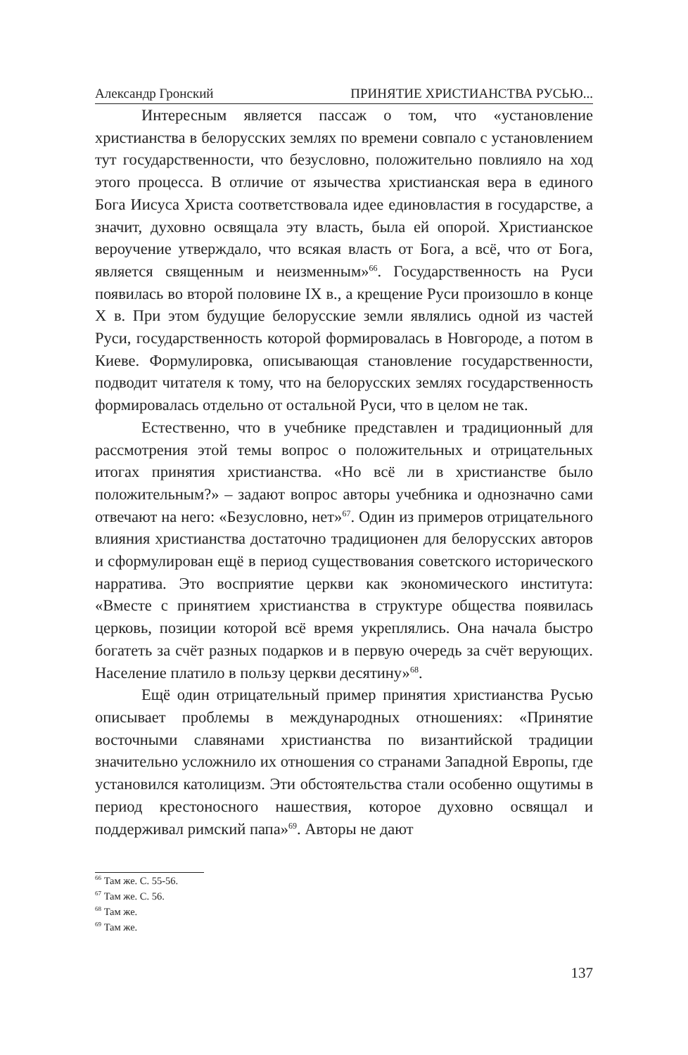Александр Гронский ПРИНЯТИЕ ХРИСТИАНСТВА РУСЬЮ...
Интересным является пассаж о том, что «установление христианства в белорусских землях по времени совпало с установлением тут государственности, что безусловно, положительно повлияло на ход этого процесса. В отличие от язычества христианская вера в единого Бога Иисуса Христа соответствовала идее единовластия в государстве, а значит, духовно освящала эту власть, была ей опорой. Христианское вероучение утверждало, что всякая власть от Бога, а всё, что от Бога, является священным и неизменным»<sup>66</sup>. Государственность на Руси появилась во второй половине IX в., а крещение Руси произошло в конце X в. При этом будущие белорусские земли являлись одной из частей Руси, государственность которой формировалась в Новгороде, а потом в Киеве. Формулировка, описывающая становление государственности, подводит читателя к тому, что на белорусских землях государственность формировалась отдельно от остальной Руси, что в целом не так.
Естественно, что в учебнике представлен и традиционный для рассмотрения этой темы вопрос о положительных и отрицательных итогах принятия христианства. «Но всё ли в христианстве было положительным?» – задают вопрос авторы учебника и однозначно сами отвечают на него: «Безусловно, нет»<sup>67</sup>. Один из примеров отрицательного влияния христианства достаточно традиционен для белорусских авторов и сформулирован ещё в период существования советского исторического нарратива. Это восприятие церкви как экономического института: «Вместе с принятием христианства в структуре общества появилась церковь, позиции которой всё время укреплялись. Она начала быстро богатеть за счёт разных подарков и в первую очередь за счёт верующих. Население платило в пользу церкви десятину»<sup>68</sup>.
Ещё один отрицательный пример принятия христианства Русью описывает проблемы в международных отношениях: «Принятие восточными славянами христианства по византийской традиции значительно усложнило их отношения со странами Западной Европы, где установился католицизм. Эти обстоятельства стали особенно ощутимы в период крестоносного нашествия, которое духовно освящал и поддерживал римский папа»<sup>69</sup>. Авторы не дают
<sup>66</sup> Там же. С. 55-56.
<sup>67</sup> Там же. С. 56.
<sup>68</sup> Там же.
<sup>69</sup> Там же.
137